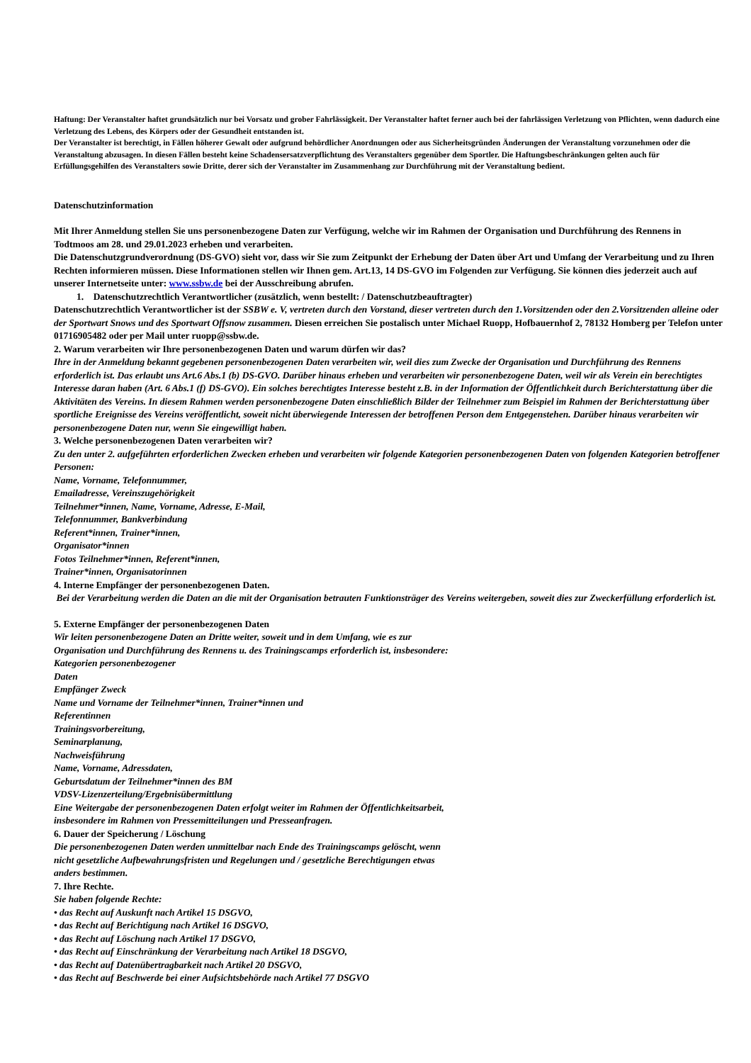Haftung: Der Veranstalter haftet grundsätzlich nur bei Vorsatz und grober Fahrlässigkeit. Der Veranstalter haftet ferner auch bei der fahrlässigen Verletzung von Pflichten, wenn dadurch eine Verletzung des Lebens, des Körpers oder der Gesundheit entstanden ist.
Der Veranstalter ist berechtigt, in Fällen höherer Gewalt oder aufgrund behördlicher Anordnungen oder aus Sicherheitsgründen Änderungen der Veranstaltung vorzunehmen oder die Veranstaltung abzusagen. In diesen Fällen besteht keine Schadensersatzverpflichtung des Veranstalters gegenüber dem Sportler. Die Haftungsbeschränkungen gelten auch für Erfüllungsgehilfen des Veranstalters sowie Dritte, derer sich der Veranstalter im Zusammenhang zur Durchführung mit der Veranstaltung bedient.
Datenschutzinformation
Mit Ihrer Anmeldung stellen Sie uns personenbezogene Daten zur Verfügung, welche wir im Rahmen der Organisation und Durchführung des Rennens in Todtmoos am 28. und 29.01.2023 erheben und verarbeiten.
Die Datenschutzgrundverordnung (DS-GVO) sieht vor, dass wir Sie zum Zeitpunkt der Erhebung der Daten über Art und Umfang der Verarbeitung und zu Ihren Rechten informieren müssen. Diese Informationen stellen wir Ihnen gem. Art.13, 14 DS-GVO im Folgenden zur Verfügung. Sie können dies jederzeit auch auf unserer Internetseite unter: www.ssbw.de bei der Ausschreibung abrufen.
1. Datenschutzrechtlich Verantwortlicher (zusätzlich, wenn bestellt: / Datenschutzbeauftragter)
Datenschutzrechtlich Verantwortlicher ist der SSBW e. V, vertreten durch den Vorstand, dieser vertreten durch den 1.Vorsitzenden oder den 2.Vorsitzenden alleine oder der Sportwart Snows und des Sportwart Offsnow zusammen. Diesen erreichen Sie postalisch unter Michael Ruopp, Hofbauernhof 2, 78132 Homberg per Telefon unter 01716905482 oder per Mail unter ruopp@ssbw.de.
2. Warum verarbeiten wir Ihre personenbezogenen Daten und warum dürfen wir das?
Ihre in der Anmeldung bekannt gegebenen personenbezogenen Daten verarbeiten wir, weil dies zum Zwecke der Organisation und Durchführung des Rennens erforderlich ist. Das erlaubt uns Art.6 Abs.1 (b) DS-GVO. Darüber hinaus erheben und verarbeiten wir personenbezogene Daten, weil wir als Verein ein berechtigtes Interesse daran haben (Art. 6 Abs.1 (f) DS-GVO). Ein solches berechtigtes Interesse besteht z.B. in der Information der Öffentlichkeit durch Berichterstattung über die Aktivitäten des Vereins. In diesem Rahmen werden personenbezogene Daten einschließlich Bilder der Teilnehmer zum Beispiel im Rahmen der Berichterstattung über sportliche Ereignisse des Vereins veröffentlicht, soweit nicht überwiegende Interessen der betroffenen Person dem Entgegenstehen. Darüber hinaus verarbeiten wir personenbezogene Daten nur, wenn Sie eingewilligt haben.
3. Welche personenbezogenen Daten verarbeiten wir?
Zu den unter 2. aufgeführten erforderlichen Zwecken erheben und verarbeiten wir folgende Kategorien personenbezogenen Daten von folgenden Kategorien betroffener Personen:
Name, Vorname, Telefonnummer,
Emailadresse, Vereinszugehörigkeit
Teilnehmer*innen, Name, Vorname, Adresse, E-Mail,
Telefonnummer, Bankverbindung
Referent*innen, Trainer*innen,
Organisator*innen
Fotos Teilnehmer*innen, Referent*innen,
Trainer*innen, Organisatorinnen
4. Interne Empfänger der personenbezogenen Daten.
Bei der Verarbeitung werden die Daten an die mit der Organisation betrauten Funktionsträger des Vereins weitergeben, soweit dies zur Zweckerfüllung erforderlich ist.
5. Externe Empfänger der personenbezogenen Daten
Wir leiten personenbezogene Daten an Dritte weiter, soweit und in dem Umfang, wie es zur
Organisation und Durchführung des Rennens u. des Trainingscamps erforderlich ist, insbesondere:
Kategorien personenbezogener
Daten
Empfänger Zweck
Name und Vorname der Teilnehmer*innen, Trainer*innen und
Referentinnen
Trainingsvorbereitung,
Seminarplanung,
Nachweisführung
Name, Vorname, Adressdaten,
Geburtsdatum der Teilnehmer*innen des BM
VDSV-Lizenzerteilung/Ergebnisübermittlung
Eine Weitergabe der personenbezogenen Daten erfolgt weiter im Rahmen der Öffentlichkeitsarbeit,
insbesondere im Rahmen von Pressemitteilungen und Presseanfragen.
6. Dauer der Speicherung / Löschung
Die personenbezogenen Daten werden unmittelbar nach Ende des Trainingscamps gelöscht, wenn
nicht gesetzliche Aufbewahrungsfristen und Regelungen und / gesetzliche Berechtigungen etwas
anders bestimmen.
7. Ihre Rechte.
Sie haben folgende Rechte:
• das Recht auf Auskunft nach Artikel 15 DSGVO,
• das Recht auf Berichtigung nach Artikel 16 DSGVO,
• das Recht auf Löschung nach Artikel 17 DSGVO,
• das Recht auf Einschränkung der Verarbeitung nach Artikel 18 DSGVO,
• das Recht auf Datenübertragbarkeit nach Artikel 20 DSGVO,
• das Recht auf Beschwerde bei einer Aufsichtsbehörde nach Artikel 77 DSGVO